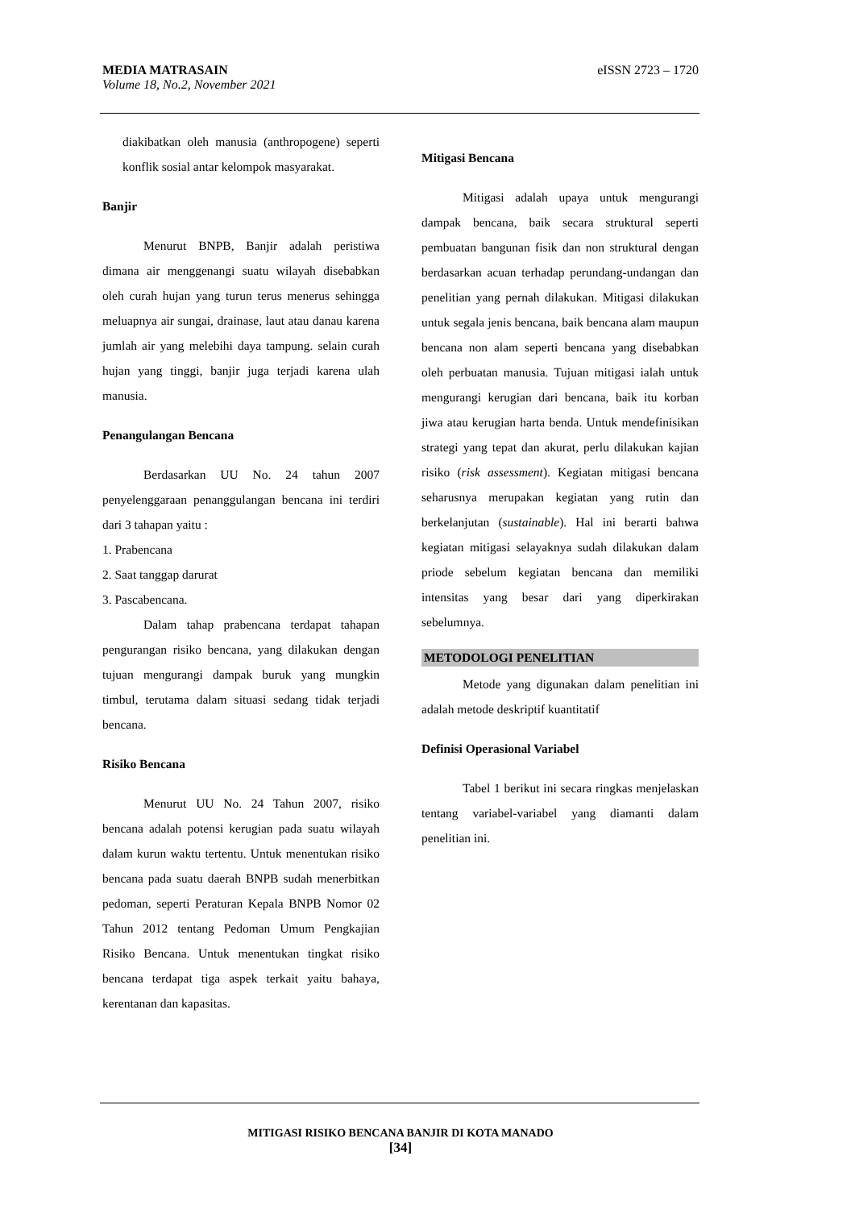eISSN 2723 – 1720 MEDIA MATRASAIN
Volume 18, No.2, November 2021
diakibatkan oleh manusia (anthropogene) seperti konflik sosial antar kelompok masyarakat.
Banjir
Menurut BNPB, Banjir adalah peristiwa dimana air menggenangi suatu wilayah disebabkan oleh curah hujan yang turun terus menerus sehingga meluapnya air sungai, drainase, laut atau danau karena jumlah air yang melebihi daya tampung. selain curah hujan yang tinggi, banjir juga terjadi karena ulah manusia.
Penangulangan Bencana
Berdasarkan UU No. 24 tahun 2007 penyelenggaraan penanggulangan bencana ini terdiri dari 3 tahapan yaitu :
1. Prabencana
2. Saat tanggap darurat
3. Pascabencana.
Dalam tahap prabencana terdapat tahapan pengurangan risiko bencana, yang dilakukan dengan tujuan mengurangi dampak buruk yang mungkin timbul, terutama dalam situasi sedang tidak terjadi bencana.
Risiko Bencana
Menurut UU No. 24 Tahun 2007, risiko bencana adalah potensi kerugian pada suatu wilayah dalam kurun waktu tertentu. Untuk menentukan risiko bencana pada suatu daerah BNPB sudah menerbitkan pedoman, seperti Peraturan Kepala BNPB Nomor 02 Tahun 2012 tentang Pedoman Umum Pengkajian Risiko Bencana. Untuk menentukan tingkat risiko bencana terdapat tiga aspek terkait yaitu bahaya, kerentanan dan kapasitas.
Mitigasi Bencana
Mitigasi adalah upaya untuk mengurangi dampak bencana, baik secara struktural seperti pembuatan bangunan fisik dan non struktural dengan berdasarkan acuan terhadap perundang-undangan dan penelitian yang pernah dilakukan. Mitigasi dilakukan untuk segala jenis bencana, baik bencana alam maupun bencana non alam seperti bencana yang disebabkan oleh perbuatan manusia. Tujuan mitigasi ialah untuk mengurangi kerugian dari bencana, baik itu korban jiwa atau kerugian harta benda. Untuk mendefinisikan strategi yang tepat dan akurat, perlu dilakukan kajian risiko (risk assessment). Kegiatan mitigasi bencana seharusnya merupakan kegiatan yang rutin dan berkelanjutan (sustainable). Hal ini berarti bahwa kegiatan mitigasi selayaknya sudah dilakukan dalam priode sebelum kegiatan bencana dan memiliki intensitas yang besar dari yang diperkirakan sebelumnya.
METODOLOGI PENELITIAN
Metode yang digunakan dalam penelitian ini adalah metode deskriptif kuantitatif
Definisi Operasional Variabel
Tabel 1 berikut ini secara ringkas menjelaskan tentang variabel-variabel yang diamanti dalam penelitian ini.
MITIGASI RISIKO BENCANA BANJIR DI KOTA MANADO
[34]